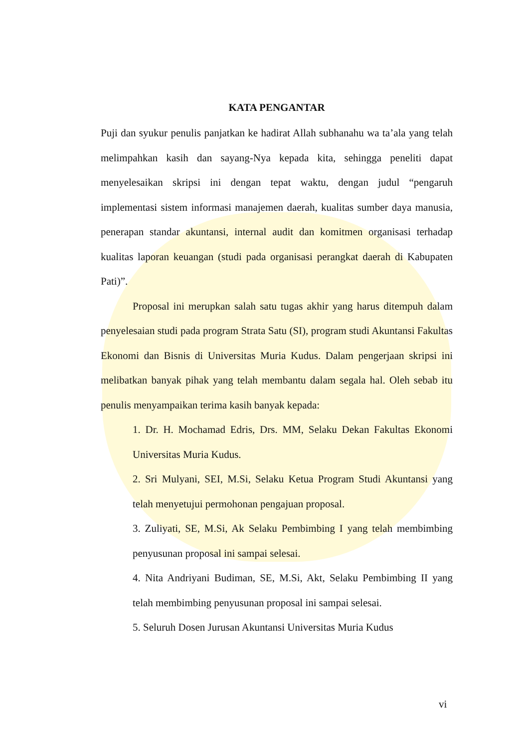KATA PENGANTAR
Puji dan syukur penulis panjatkan ke hadirat Allah subhanahu wa ta’ala yang telah melimpahkan kasih dan sayang-Nya kepada kita, sehingga peneliti dapat menyelesaikan skripsi ini dengan tepat waktu, dengan judul “pengaruh implementasi sistem informasi manajemen daerah, kualitas sumber daya manusia, penerapan standar akuntansi, internal audit dan komitmen organisasi terhadap kualitas laporan keuangan (studi pada organisasi perangkat daerah di Kabupaten Pati)”.
Proposal ini merupkan salah satu tugas akhir yang harus ditempuh dalam penyelesaian studi pada program Strata Satu (SI), program studi Akuntansi Fakultas Ekonomi dan Bisnis di Universitas Muria Kudus. Dalam pengerjaan skripsi ini melibatkan banyak pihak yang telah membantu dalam segala hal. Oleh sebab itu penulis menyampaikan terima kasih banyak kepada:
1. Dr. H. Mochamad Edris, Drs. MM, Selaku Dekan Fakultas Ekonomi Universitas Muria Kudus.
2. Sri Mulyani, SEI, M.Si, Selaku Ketua Program Studi Akuntansi yang telah menyetujui permohonan pengajuan proposal.
3. Zuliyati, SE, M.Si, Ak Selaku Pembimbing I yang telah membimbing penyusunan proposal ini sampai selesai.
4. Nita Andriyani Budiman, SE, M.Si, Akt, Selaku Pembimbing II yang telah membimbing penyusunan proposal ini sampai selesai.
5. Seluruh Dosen Jurusan Akuntansi Universitas Muria Kudus
vi